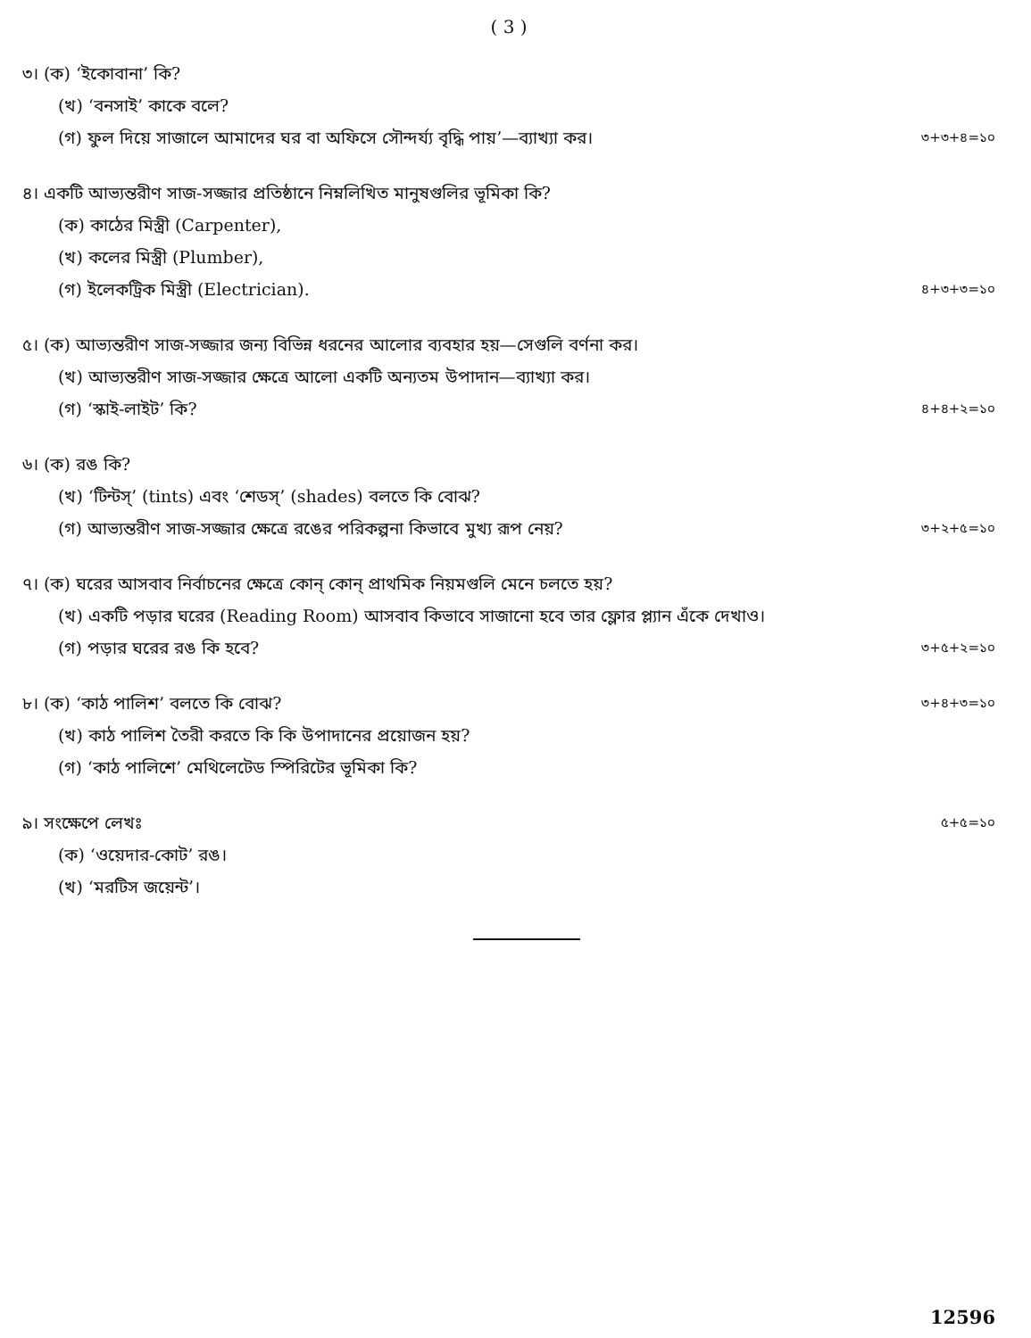( 3 )
৩। (ক) ‘ইকোবানা’ কি?
(খ) ‘বনসাই’ কাকে বলে?
(গ) ফুল দিয়ে সাজালে আমাদের ঘর বা অফিসে সৌন্দর্য্য বৃদ্ধি পায়’—ব্যাখ্যা কর। ৩+৩+৪=১০
৪। একটি আভ্যন্তরীণ সাজ-সজ্জার প্রতিষ্ঠানে নিম্নলিখিত মানুষগুলির ভূমিকা কি?
(ক) কাঠের মিস্ত্রী (Carpenter),
(খ) কলের মিস্ত্রী (Plumber),
(গ) ইলেকট্রিক মিস্ত্রী (Electrician). ৪+৩+৩=১০
৫। (ক) আভ্যন্তরীণ সাজ-সজ্জার জন্য বিভিন্ন ধরনের আলোর ব্যবহার হয়—সেগুলি বর্ণনা কর।
(খ) আভ্যন্তরীণ সাজ-সজ্জার ক্ষেত্রে আলো একটি অন্যতম উপাদান—ব্যাখ্যা কর।
(গ) ‘স্কাই-লাইট’ কি? ৪+৪+২=১০
৬। (ক) রঙ কি?
(খ) ‘টিন্টস্’ (tints) এবং ‘শেডস্’ (shades) বলতে কি বোঝ?
(গ) আভ্যন্তরীণ সাজ-সজ্জার ক্ষেত্রে রঙের পরিকল্পনা কিভাবে মুখ্য রূপ নেয়? ৩+২+৫=১০
৭। (ক) ঘরের আসবাব নির্বাচনের ক্ষেত্রে কোন্ কোন্ প্রাথমিক নিয়মগুলি মেনে চলতে হয়?
(খ) একটি পড়ার ঘরের (Reading Room) আসবাব কিভাবে সাজানো হবে তার ফ্লোর প্ল্যান এঁকে দেখাও।
(গ) পড়ার ঘরের রঙ কি হবে? ৩+৫+২=১০
৮। (ক) ‘কাঠ পালিশ’ বলতে কি বোঝ? ৩+৪+৩=১০
(খ) কাঠ পালিশ তৈরী করতে কি কি উপাদানের প্রয়োজন হয়?
(গ) ‘কাঠ পালিশে’ মেথিলেটেড স্পিরিটের ভূমিকা কি?
৯। সংক্ষেপে লেখঃ ৫+৫=১০
(ক) ‘ওয়েদার-কোট’ রঙ।
(খ) ‘মরটিস জয়েন্ট’।
12596